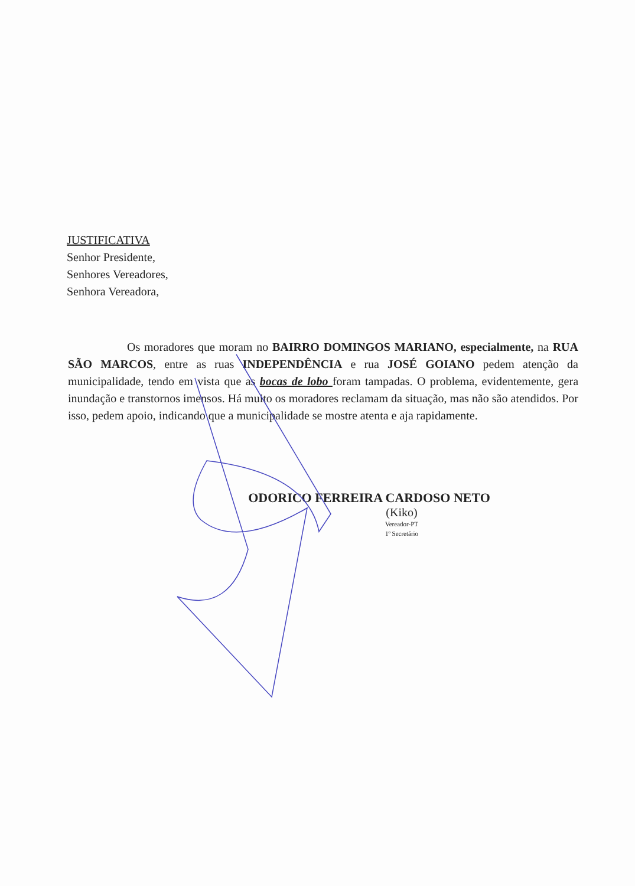JUSTIFICATIVA
Senhor Presidente,
Senhores Vereadores,
Senhora Vereadora,
Os moradores que moram no BAIRRO DOMINGOS MARIANO, especialmente, na RUA SÃO MARCOS, entre as ruas INDEPENDÊNCIA e rua JOSÉ GOIANO pedem atenção da municipalidade, tendo em vista que as bocas de lobo foram tampadas. O problema, evidentemente, gera inundação e transtornos imensos. Há muito os moradores reclamam da situação, mas não são atendidos. Por isso, pedem apoio, indicando que a municipalidade se mostre atenta e aja rapidamente.
ODORICO FERREIRA CARDOSO NETO
(Kiko)
Vereador-PT
1º Secretário